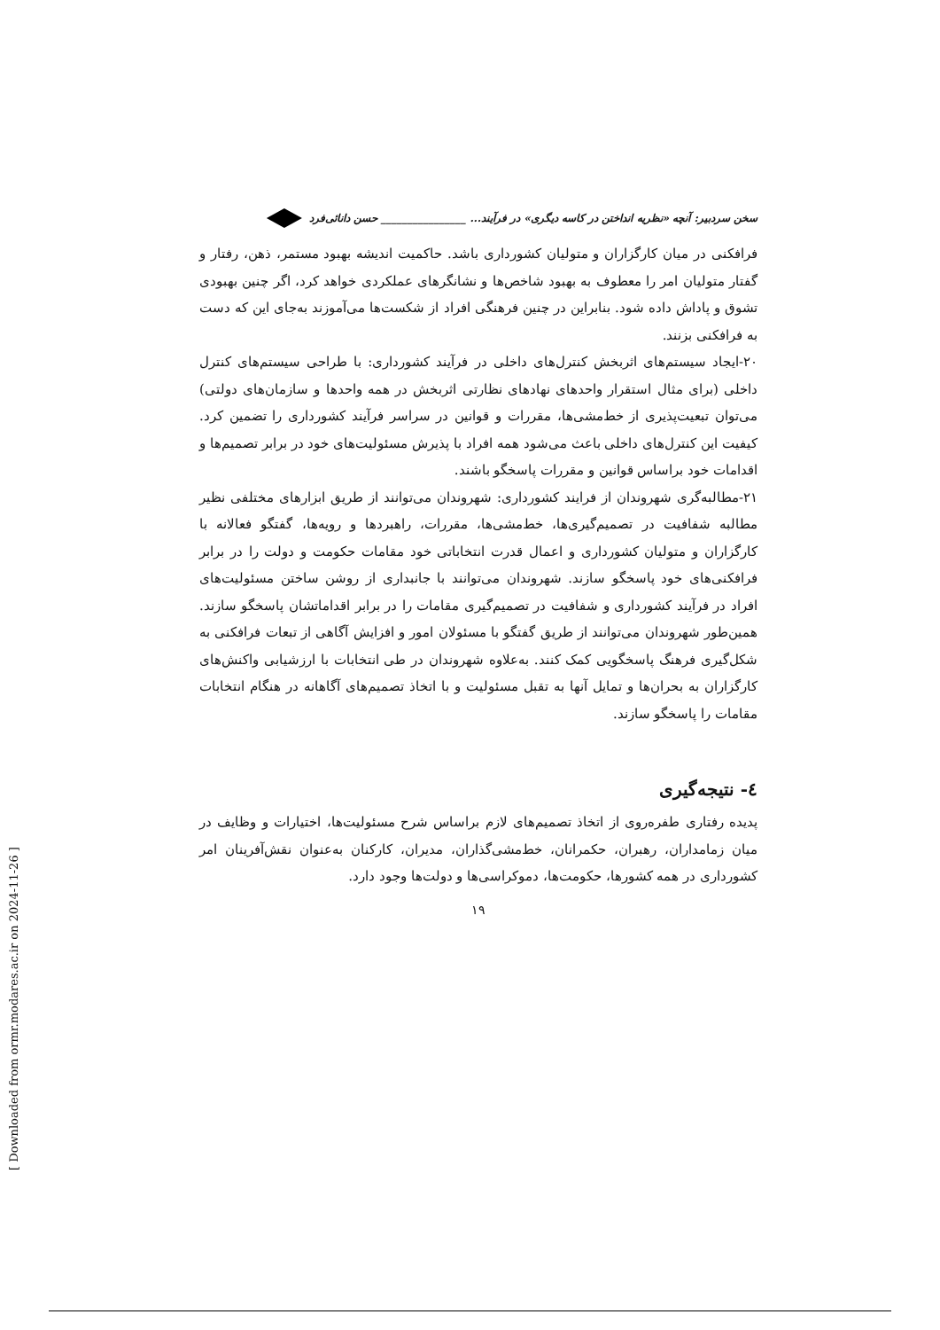سخن سردبیر: آنچه «نظریه انداختن در کاسه دیگری» در فرآیند... ________________ حسن دانائی‌فرد
فرافکنی در میان کارگزاران و متولیان کشورداری باشد. حاکمیت اندیشه بهبود مستمر، ذهن، رفتار و گفتار متولیان امر را معطوف به بهبود شاخص‌ها و نشانگرهای عملکردی خواهد کرد، اگر چنین بهبودی تشوق و پاداش داده شود. بنابراین در چنین فرهنگی افراد از شکست‌ها می‌آموزند به‌جای این که دست به فرافکنی بزنند.
۲۰-ایجاد سیستم‌های اثربخش کنترل‌های داخلی در فرآیند کشورداری: با طراحی سیستم‌های کنترل داخلی (برای مثال استقرار واحدهای نهادهای نظارتی اثربخش در همه واحدها و سازمان‌های دولتی) می‌توان تبعیت‌پذیری از خط‌مشی‌ها، مقررات و قوانین در سراسر فرآیند کشورداری را تضمین کرد. کیفیت این کنترل‌های داخلی باعث می‌شود همه افراد با پذیرش مسئولیت‌های خود در برابر تصمیم‌ها و اقدامات خود براساس قوانین و مقررات پاسخگو باشند.
۲۱-مطالبه‌گری شهروندان از فرایند کشورداری: شهروندان می‌توانند از طریق ابزارهای مختلفی نظیر مطالبه شفافیت در تصمیم‌گیری‌ها، خط‌مشی‌ها، مقررات، راهبردها و رویه‌ها، گفتگو فعالانه با کارگزاران و متولیان کشورداری و اعمال قدرت انتخاباتی خود مقامات حکومت و دولت را در برابر فرافکنی‌های خود پاسخگو سازند. شهروندان می‌توانند با جانبداری از روشن ساختن مسئولیت‌های افراد در فرآیند کشورداری و شفافیت در تصمیم‌گیری مقامات را در برابر اقداماتشان پاسخگو سازند. همین‌طور شهروندان می‌توانند از طریق گفتگو با مسئولان امور و افزایش آگاهی از تبعات فرافکنی به شکل‌گیری فرهنگ پاسخگویی کمک کنند. به‌علاوه شهروندان در طی انتخابات با ارزشیابی واکنش‌های کارگزاران به بحران‌ها و تمایل آنها به تقبل مسئولیت و با اتخاذ تصمیم‌های آگاهانه در هنگام انتخابات مقامات را پاسخگو سازند.
٤- نتیجه‌گیری
پدیده رفتاری طفره‌روی از اتخاذ تصمیم‌های لازم براساس شرح مسئولیت‌ها، اختیارات و وظایف در میان زمامداران، رهبران، حکمرانان، خط‌مشی‌گذاران، مدیران، کارکنان به‌عنوان نقش‌آفرینان امر کشورداری در همه کشورها، حکومت‌ها، دموکراسی‌ها و دولت‌ها وجود دارد.
۱۹
[ Downloaded from ormr.modares.ac.ir on 2024-11-26 ]